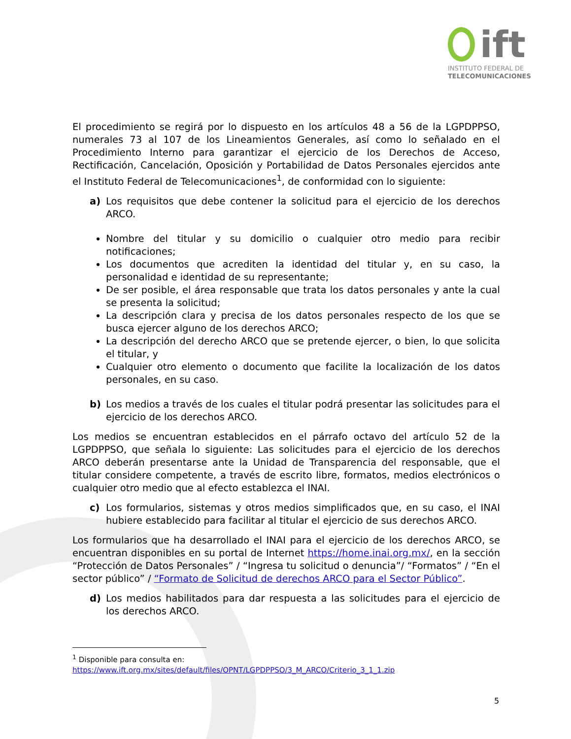ift
INSTITUTO FEDERAL DE
TELECOMUNICACIONES
El procedimiento se regirá por lo dispuesto en los artículos 48 a 56 de la LGPDPPSO, numerales 73 al 107 de los Lineamientos Generales, así como lo señalado en el Procedimiento Interno para garantizar el ejercicio de los Derechos de Acceso, Rectificación, Cancelación, Oposición y Portabilidad de Datos Personales ejercidos ante el Instituto Federal de Telecomunicaciones<sup>1</sup>, de conformidad con lo siguiente:
a) Los requisitos que debe contener la solicitud para el ejercicio de los derechos ARCO.
Nombre del titular y su domicilio o cualquier otro medio para recibir notificaciones;
Los documentos que acrediten la identidad del titular y, en su caso, la personalidad e identidad de su representante;
De ser posible, el área responsable que trata los datos personales y ante la cual se presenta la solicitud;
La descripción clara y precisa de los datos personales respecto de los que se busca ejercer alguno de los derechos ARCO;
La descripción del derecho ARCO que se pretende ejercer, o bien, lo que solicita el titular, y
Cualquier otro elemento o documento que facilite la localización de los datos personales, en su caso.
b) Los medios a través de los cuales el titular podrá presentar las solicitudes para el ejercicio de los derechos ARCO.
Los medios se encuentran establecidos en el párrafo octavo del artículo 52 de la LGPDPPSO, que señala lo siguiente: Las solicitudes para el ejercicio de los derechos ARCO deberán presentarse ante la Unidad de Transparencia del responsable, que el titular considere competente, a través de escrito libre, formatos, medios electrónicos o cualquier otro medio que al efecto establezca el INAI.
c) Los formularios, sistemas y otros medios simplificados que, en su caso, el INAI hubiere establecido para facilitar al titular el ejercicio de sus derechos ARCO.
Los formularios que ha desarrollado el INAI para el ejercicio de los derechos ARCO, se encuentran disponibles en su portal de Internet https://home.inai.org.mx/, en la sección “Protección de Datos Personales” / “Ingresa tu solicitud o denuncia”/ “Formatos” / “En el sector público” / “Formato de Solicitud de derechos ARCO para el Sector Público”.
d) Los medios habilitados para dar respuesta a las solicitudes para el ejercicio de los derechos ARCO.
<sup>1</sup> Disponible para consulta en:
https://www.ift.org.mx/sites/default/files/OPNT/LGPDPPSO/3_M_ARCO/Criterio_3_1_1.zip
5